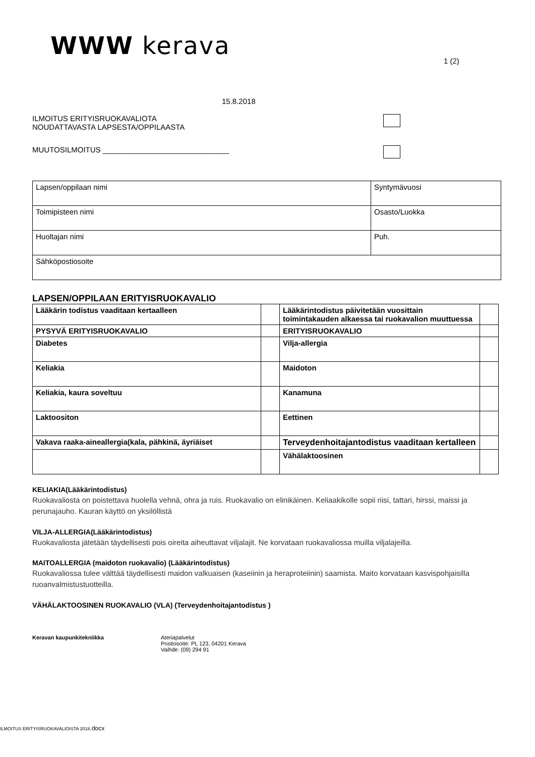WWW kerava
1 (2)
15.8.2018
ILMOITUS ERITYISRUOKAVALIOTA
NOUDATTAVASTA LAPSESTA/OPPILAASTA
MUUTOSILMOITUS ______________________________
| Lapsen/oppilaan nimi | Syntymävuosi |
| Toimipisteen nimi | Osasto/Luokka |
| Huoltajan nimi | Puh. |
| Sähköpostiosoite | |
LAPSEN/OPPILAAN ERITYISRUOKAVALIO
| Lääkärin todistus vaaditaan kertaalleen | | Lääkärintodistus päivitetään vuosittain toimintakauden alkaessa tai ruokavalion muuttuessa | |
| PYSYVÄ ERITYISRUOKAVALIO | | ERITYISRUOKAVALIO | |
| Diabetes | | Vilja-allergia | |
| Keliakia | | Maidoton | |
| Keliakia, kaura soveltuu | | Kanamuna | |
| Laktoositon | | Eettinen | |
| Vakava raaka-aineallergia(kala, pähkinä, äyriäiset | | Terveydenhoitajantodistus vaaditaan kertalleen | |
| | | Vähälaktoosinen | |
KELIAKIA(Lääkärintodistus)
Ruokavaliosta on poistettava huolella vehnä, ohra ja ruis. Ruokavalio on elinikäinen. Keliaakikolle sopii riisi, tattari, hirssi, maissi ja perunajauho. Kauran käyttö on yksilöllistä
VILJA-ALLERGIA(Lääkärintodistus)
Ruokavaliosta jätetään täydellisesti pois oireita aiheuttavat viljalajit. Ne korvataan ruokavaliossa muilla viljalajeilla.
MAITOALLERGIA (maidoton ruokavalio) (Lääkärintodistus)
Ruokavaliossa tulee välttää täydellisesti maidon valkuaisen (kaseiinin ja heraproteiinin) saamista. Maito korvataan kasvispohjaisilla ruoanvalmistustuotteilla.
VÄHÄLAKTOOSINEN RUOKAVALIO (VLA) (Terveydenhoitajantodistus )
Keravan kaupunkitekniikka Ateriapalvelut
Postiosoite: PL 123, 04201 Kerava
Vaihde: (09) 294 91
ILMOITUS ERITYISRUOKAVALIOISTA 2018.docx